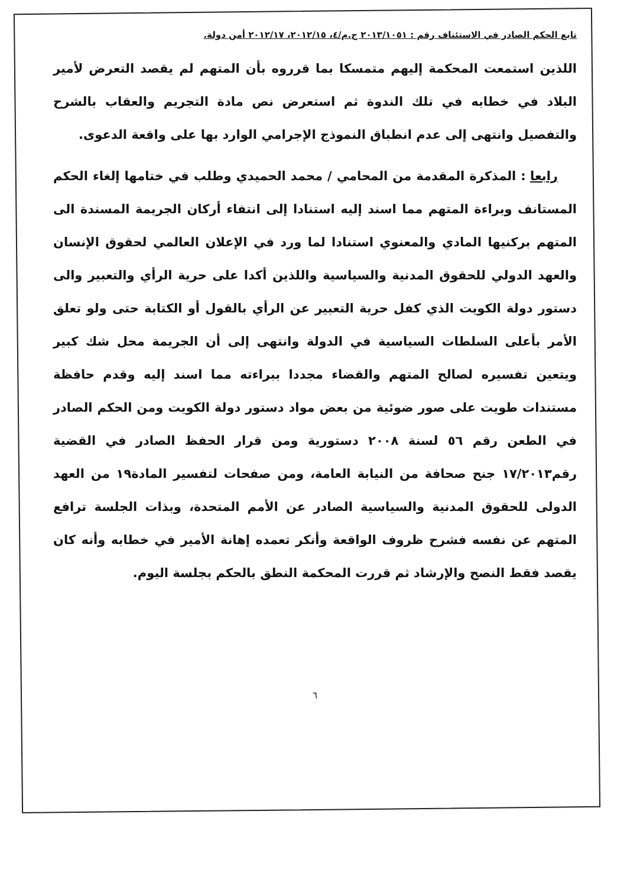تابع الحكم الصادر في الاستئناف رقم : ٢٠١٣/١٠٥١ ج.م/٤، ٢٠١٢/١٥، ٢٠١٢/١٧ أمن دولة.
اللذين استمعت المحكمة إليهم متمسكا بما قرروه بأن المتهم لم يقصد التعرض لأمير البلاد في خطابه في تلك الندوة ثم استعرض نص مادة التجريم والعقاب بالشرح والتفصيل وانتهى إلى عدم انطباق النموذج الإجرامي الوارد بها على واقعة الدعوى.
رابعا : المذكرة المقدمة من المحامي / محمد الحميدي وطلب في ختامها إلغاء الحكم المستانف وبراءة المتهم مما اسند إليه استنادا إلى انتفاء أركان الجريمة المسندة الى المتهم بركنيها المادي والمعنوي استنادا لما ورد في الإعلان العالمي لحقوق الإنسان والعهد الدولي للحقوق المدنية والسياسية واللذين أكدا على حرية الرأي والتعبير والى دستور دولة الكويت الذي كفل حرية التعبير عن الرأي بالقول أو الكتابة حتى ولو تعلق الأمر بأعلى السلطات السياسية في الدولة وانتهى إلى أن الجريمة محل شك كبير ويتعين تفسيره لصالح المتهم والقضاء مجددا ببراءته مما اسند إليه وقدم حافظة مستندات طويت على صور ضوئية من بعض مواد دستور دولة الكويت ومن الحكم الصادر في الطعن رقم ٥٦ لسنة ٢٠٠٨ دستورية ومن قرار الحفظ الصادر في القضية رقم١٧/٢٠١٣ جنح صحافة من النيابة العامة، ومن صفحات لتفسير المادة١٩ من العهد الدولى للحقوق المدنية والسياسية الصادر عن الأمم المتحدة، وبذات الجلسة ترافع المتهم عن نفسه فشرح ظروف الواقعة وأنكر تعمده إهانة الأمير في خطابه وأنه كان يقصد فقط النصح والإرشاد ثم قررت المحكمة النطق بالحكم بجلسة اليوم.
٦